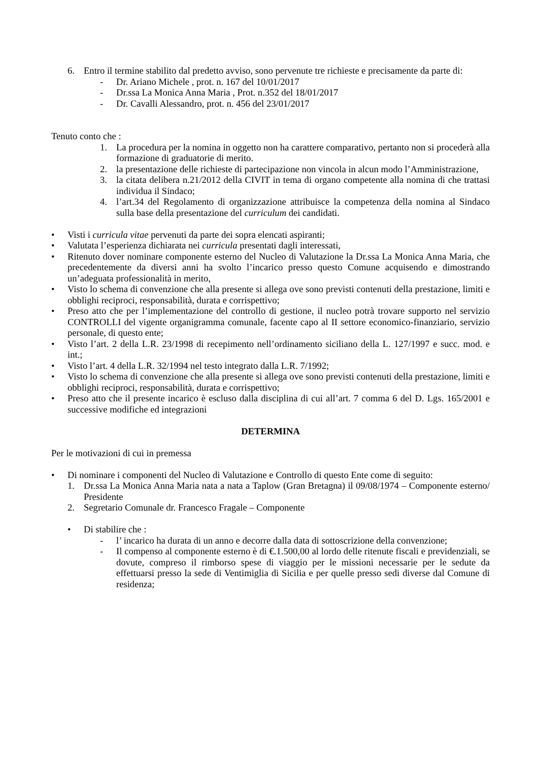6. Entro il termine stabilito dal predetto avviso, sono pervenute tre richieste e precisamente da parte di:
- Dr. Ariano Michele , prot. n. 167 del 10/01/2017
- Dr.ssa La Monica Anna Maria , Prot. n.352 del 18/01/2017
- Dr. Cavalli Alessandro, prot. n. 456 del 23/01/2017
Tenuto conto che :
1. La procedura per la nomina in oggetto non ha carattere comparativo, pertanto non si procederà alla formazione di graduatorie di merito.
2. la presentazione delle richieste di partecipazione non vincola in alcun modo l’Amministrazione,
3. la citata delibera n.21/2012 della CIVIT in tema di organo competente alla nomina di che trattasi individua il Sindaco;
4. l’art.34 del Regolamento di organizzazione attribuisce la competenza della nomina al Sindaco sulla base della presentazione del curriculum dei candidati.
• Visti i curricula vitae pervenuti da parte dei sopra elencati aspiranti;
• Valutata l’esperienza dichiarata nei curricula presentati dagli interessati,
• Ritenuto dover nominare componente esterno del Nucleo di Valutazione la Dr.ssa La Monica Anna Maria, che precedentemente da diversi anni ha svolto l’incarico presso questo Comune acquisendo e dimostrando un’adeguata professionalità in merito,
• Visto lo schema di convenzione che alla presente si allega ove sono previsti contenuti della prestazione, limiti e obblighi reciproci, responsabilità, durata e corrispettivo;
• Preso atto che per l’implementazione del controllo di gestione, il nucleo potrà trovare supporto nel servizio CONTROLLI del vigente organigramma comunale, facente capo al II settore economico-finanziario, servizio personale, di questo ente;
• Visto l’art. 2 della L.R. 23/1998 di recepimento nell’ordinamento siciliano della L. 127/1997 e succ. mod. e int.;
• Visto l’art. 4 della L.R. 32/1994 nel testo integrato dalla L.R. 7/1992;
• Visto lo schema di convenzione che alla presente si allega ove sono previsti contenuti della prestazione, limiti e obblighi reciproci, responsabilità, durata e corrispettivo;
• Preso atto che il presente incarico è escluso dalla disciplina di cui all’art. 7 comma 6 del D. Lgs. 165/2001 e successive modifiche ed integrazioni
DETERMINA
Per le motivazioni di cui in premessa
• Di nominare i componenti del Nucleo di Valutazione e Controllo di questo Ente come di seguito:
1. Dr.ssa La Monica Anna Maria nata a nata a Taplow (Gran Bretagna) il 09/08/1974 – Componente esterno/ Presidente
2. Segretario Comunale dr. Francesco Fragale – Componente
• Di stabilire che :
- l’ incarico ha durata di un anno e decorre dalla data di sottoscrizione della convenzione;
- Il compenso al componente esterno è di €.1.500,00 al lordo delle ritenute fiscali e previdenziali, se dovute, compreso il rimborso spese di viaggio per le missioni necessarie per le sedute da effettuarsi presso la sede di Ventimiglia di Sicilia e per quelle presso sedi diverse dal Comune di residenza;